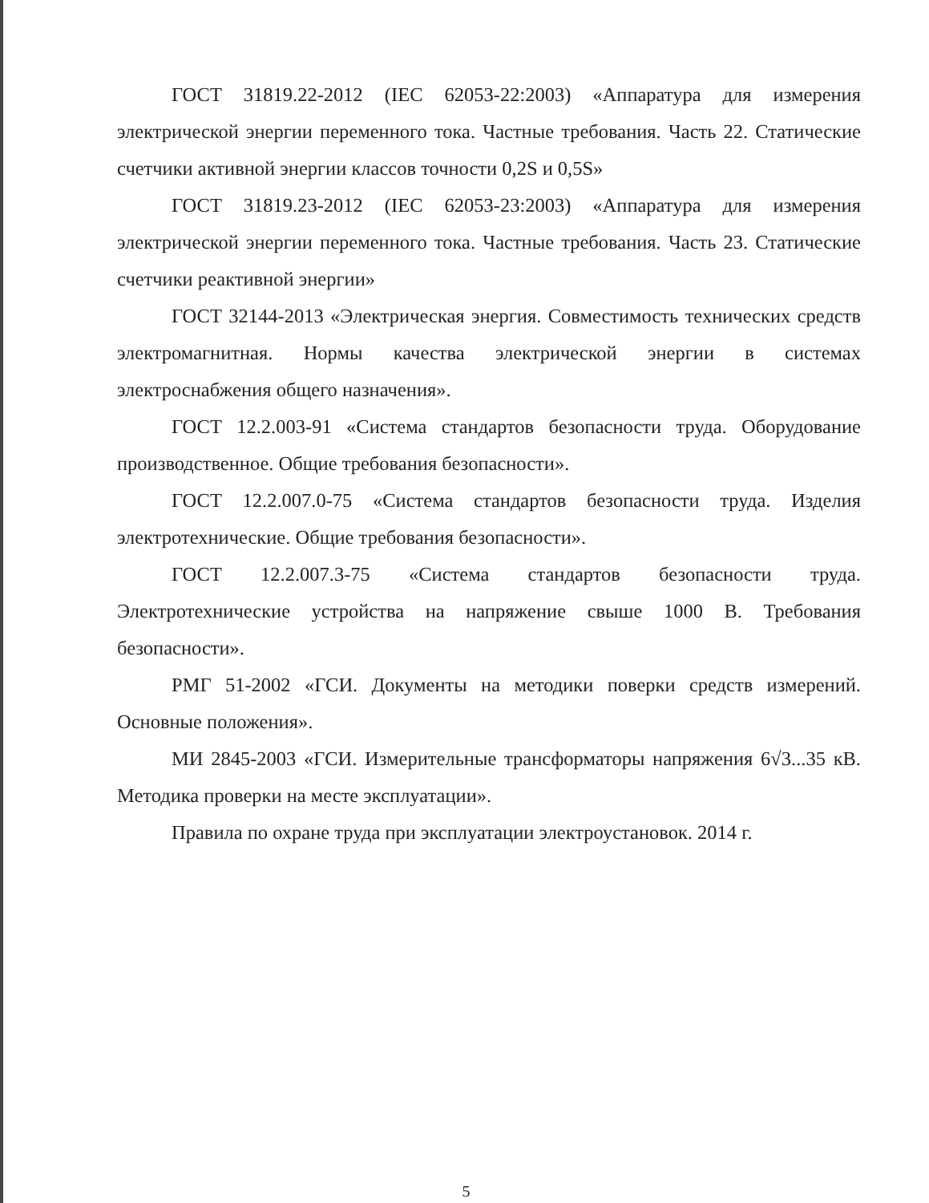ГОСТ 31819.22-2012 (IEC 62053-22:2003) «Аппаратура для измерения электрической энергии переменного тока. Частные требования. Часть 22. Статические счетчики активной энергии классов точности 0,2S и 0,5S»
ГОСТ 31819.23-2012 (IEC 62053-23:2003) «Аппаратура для измерения электрической энергии переменного тока. Частные требования. Часть 23. Статические счетчики реактивной энергии»
ГОСТ 32144-2013 «Электрическая энергия. Совместимость технических средств электромагнитная. Нормы качества электрической энергии в системах электроснабжения общего назначения».
ГОСТ 12.2.003-91 «Система стандартов безопасности труда. Оборудование производственное. Общие требования безопасности».
ГОСТ 12.2.007.0-75 «Система стандартов безопасности труда. Изделия электротехнические. Общие требования безопасности».
ГОСТ 12.2.007.3-75 «Система стандартов безопасности труда. Электротехнические устройства на напряжение свыше 1000 В. Требования безопасности».
РМГ 51-2002 «ГСИ. Документы на методики поверки средств измерений. Основные положения».
МИ 2845-2003 «ГСИ. Измерительные трансформаторы напряжения 6√3...35 кВ. Методика проверки на месте эксплуатации».
Правила по охране труда при эксплуатации электроустановок. 2014 г.
5